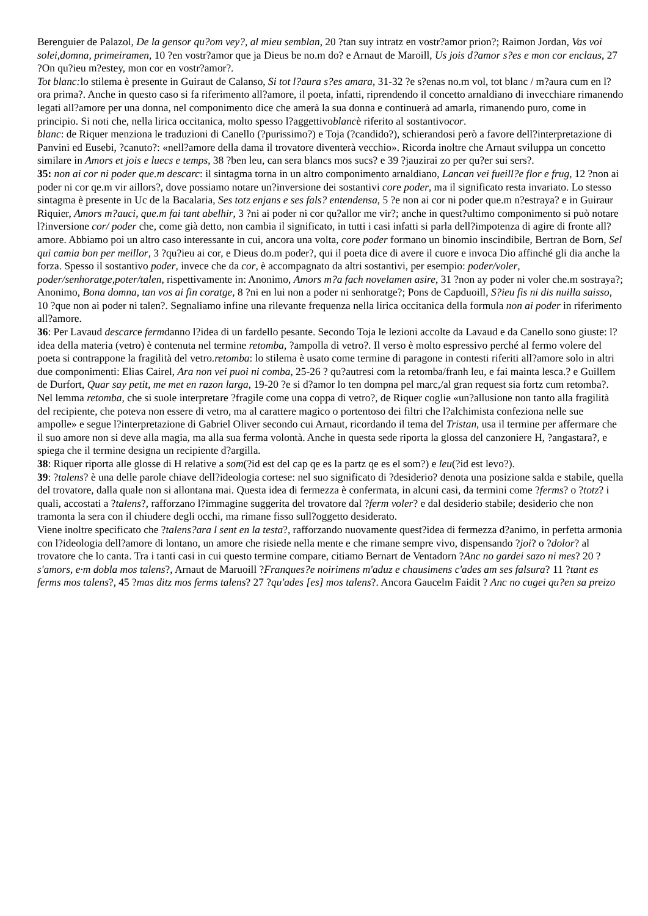Berenguier de Palazol, De la gensor qu?om vey?, al mieu semblan, 20 ?tan suy intratz en vostr?amor prion?; Raimon Jordan, Vas voi solei,domna, primeiramen, 10 ?en vostr?amor que ja Dieus be no.m do? e Arnaut de Maroill, Us jois d?amor s?es e mon cor enclaus, 27 ?On qu?ieu m?estey, mon cor en vostr?amor?.
Tot blanc: lo stilema è presente in Guiraut de Calanso, Si tot l?aura s?es amara, 31-32 ?e s?enas no.m vol, tot blanc / m?aura cum en l?ora prima?. Anche in questo caso si fa riferimento all?amore, il poeta, infatti, riprendendo il concetto arnaldiano di invecchiare rimanendo legati all?amore per una donna, nel componimento dice che amerà la sua donna e continuerà ad amarla, rimanendo puro, come in principio. Si noti che, nella lirica occitanica, molto spesso l?aggettivoblancè riferito al sostantivocor.
blanc: de Riquer menziona le traduzioni di Canello (?purissimo?) e Toja (?candido?), schierandosi però a favore dell?interpretazione di Panvini ed Eusebi, ?canuto?: «nell?amore della dama il trovatore diventerà vecchio». Ricorda inoltre che Arnaut sviluppa un concetto similare in Amors et jois e luecs e temps, 38 ?ben leu, can sera blancs mos sucs? e 39 ?jauzirai zo per qu?er sui sers?.
35: non ai cor ni poder que.m descarc: il sintagma torna in un altro componimento arnaldiano, Lancan vei fueill?e flor e frug, 12 ?non ai poder ni cor qe.m vir aillors?, dove possiamo notare un?inversione dei sostantivi core poder, ma il significato resta invariato. Lo stesso sintagma è presente in Uc de la Bacalaria, Ses totz enjans e ses fals? entendensa, 5 ?e non ai cor ni poder que.m n?estraya? e in Guiraur Riquier, Amors m?auci, que.m fai tant abelhir, 3 ?ni ai poder ni cor qu?allor me vir?; anche in quest?ultimo componimento si può notare l?inversione cor/ poder che, come già detto, non cambia il significato, in tutti i casi infatti si parla dell?impotenza di agire di fronte all?amore. Abbiamo poi un altro caso interessante in cui, ancora una volta, core poder formano un binomio inscindibile, Bertran de Born, Sel qui camia bon per meillor, 3 ?qu?ieu ai cor, e Dieus do.m poder?, qui il poeta dice di avere il cuore e invoca Dio affinché gli dia anche la forza. Spesso il sostantivo poder, invece che da cor, è accompagnato da altri sostantivi, per esempio: poder/voler, poder/senhoratge,poter/talen, rispettivamente in: Anonimo, Amors m?a fach novelamen asire, 31 ?non ay poder ni voler che.m sostraya?; Anonimo, Bona domna, tan vos ai fin coratge, 8 ?ni en lui non a poder ni senhoratge?; Pons de Capduoill, S?ieu fis ni dis nuilla saisso, 10 ?que non ai poder ni talen?. Segnaliamo infine una rilevante frequenza nella lirica occitanica della formula non ai poder in riferimento all?amore.
36: Per Lavaud descarce fermdanno l?idea di un fardello pesante. Secondo Toja le lezioni accolte da Lavaud e da Canello sono giuste: l?idea della materia (vetro) è contenuta nel termine retomba, ?ampolla di vetro?. Il verso è molto espressivo perché al fermo volere del poeta si contrappone la fragilità del vetro.retomba: lo stilema è usato come termine di paragone in contesti riferiti all?amore solo in altri due componimenti: Elias Cairel, Ara non vei puoi ni comba, 25-26 ? qu?autresi com la retomba/franh leu, e fai mainta lesca.? e Guillem de Durfort, Quar say petit, me met en razon larga, 19-20 ?e si d?amor lo ten dompna pel marc,/al gran request sia fortz cum retomba?. Nel lemma retomba, che si suole interpretare ?fragile come una coppa di vetro?, de Riquer coglie «un?allusione non tanto alla fragilità del recipiente, che poteva non essere di vetro, ma al carattere magico o portentoso dei filtri che l?alchimista confeziona nelle sue ampolle» e segue l?interpretazione di Gabriel Oliver secondo cui Arnaut, ricordando il tema del Tristan, usa il termine per affermare che il suo amore non si deve alla magia, ma alla sua ferma volontà. Anche in questa sede riporta la glossa del canzoniere H, ?angastara?, e spiega che il termine designa un recipiente d?argilla.
38: Riquer riporta alle glosse di H relative a som(?id est del cap qe es la partz qe es el som?) e leu(?id est levo?).
39: ?talens? è una delle parole chiave dell?ideologia cortese: nel suo significato di ?desiderio? denota una posizione salda e stabile, quella del trovatore, dalla quale non si allontana mai. Questa idea di fermezza è confermata, in alcuni casi, da termini come ?ferms? o ?totz? i quali, accostati a ?talens?, rafforzano l?immagine suggerita del trovatore dal ?ferm voler? e dal desiderio stabile; desiderio che non tramonta la sera con il chiudere degli occhi, ma rimane fisso sull?oggetto desiderato.
Viene inoltre specificato che ?talens?ara l sent en la testa?, rafforzando nuovamente quest?idea di fermezza d?animo, in perfetta armonia con l?ideologia dell?amore di lontano, un amore che risiede nella mente e che rimane sempre vivo, dispensando ?joi? o ?dolor? al trovatore che lo canta. Tra i tanti casi in cui questo termine compare, citiamo Bernart de Ventadorn ?Anc no gardei sazo ni mes? 20 ?s'amors, e·m dobla mos talens?, Arnaut de Maruoill ?Franques?e noirimens m'aduz e chausimens c'ades am ses falsura? 11 ?tant es ferms mos talens?, 45 ?mas ditz mos ferms talens? 27 ?qu'ades [es] mos talens?. Ancora Gaucelm Faidit ? Anc no cugei qu?en sa preizo